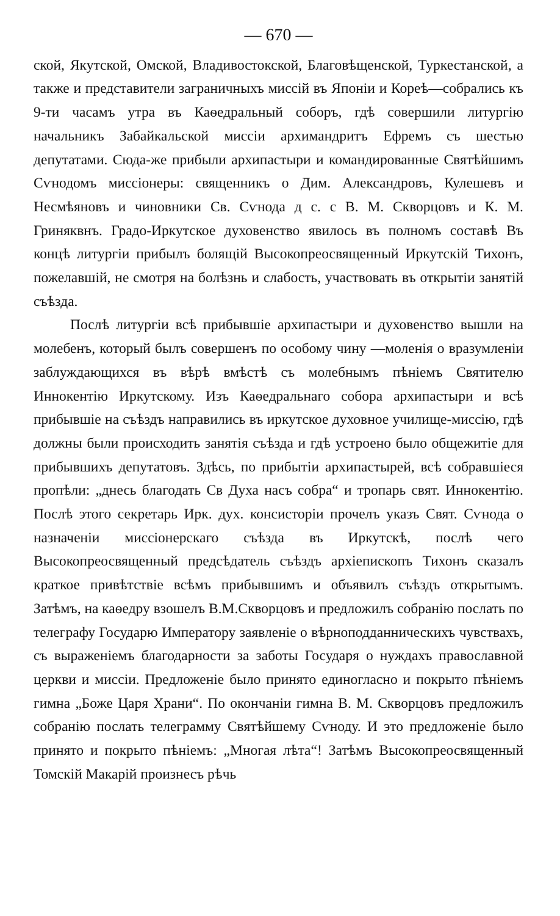— 670 —
ской, Якутской, Омской, Владивостокской, Благовѣщенской, Туркестанской, а также и представители заграничныхъ миссій въ Японіи и Кореѣ—собрались къ 9-ти часамъ утра въ Каѳедральный соборъ, гдѣ совершили литургію начальникъ Забайкальской миссіи архимандритъ Ефремъ съ шестью депутатами. Сюда-же прибыли архипастыри и командированные Святѣйшимъ Сѵнодомъ миссіонеры: священникъ о Дим. Александровъ, Кулешевъ и Несмѣяновъ и чиновники Св. Сѵнода д с. с В. М. Скворцовъ и К. М. Гриняквнъ. Градо-Иркутское духовенство явилось въ полномъ составѣ Въ концѣ литургіи прибылъ болящій Высокопреосвященный Иркутскій Тихонъ, пожелавшій, не смотря на болѣзнь и слабость, участвовать въ открытіи занятій съѣзда.
Послѣ литургіи всѣ прибывшіе архипастыри и духовенство вышли на молебенъ, который былъ совершенъ по особому чину —моленія о вразумленіи заблуждающихся въ вѣрѣ вмѣстѣ съ молебнымъ пѣніемъ Святителю Иннокентію Иркутскому. Изъ Каѳедральнаго собора архипастыри и всѣ прибывшіе на съѣздъ направились въ иркутское духовное училище-миссію, гдѣ должны были происходить занятія съѣзда и гдѣ устроено было общежитіе для прибывшихъ депутатовъ. Здѣсь, по прибытіи архипастырей, всѣ собравшіеся пропѣли: „днесь благодать Св Духа насъ собра“ и тропарь свят. Иннокентію. Послѣ этого секретарь Ирк. дух. консисторіи прочелъ указъ Свят. Сѵнода о назначеніи миссіонерскаго съѣзда въ Иркутскѣ, послѣ чего Высокопреосвященный предсѣдатель съѣздъ архіепископъ Тихонъ сказалъ краткое привѣтствіе всѣмъ прибывшимъ и объявилъ съѣздъ открытымъ. Затѣмъ, на каѳедру взошелъ В.М.Скворцовъ и предложилъ собранію послать по телеграфу Государю Императору заявленіе о вѣрноподданническихъ чувствахъ, съ выраженіемъ благодарности за заботы Государя о нуждахъ православной церкви и миссіи. Предложеніе было принято единогласно и покрыто пѣніемъ гимна „Боже Царя Храни“. По окончаніи гимна В. М. Скворцовъ предложилъ собранію послать телеграмму Святѣйшему Сѵноду. И это предложеніе было принято и покрыто пѣніемъ: „Многая лѣта“! Затѣмъ Высокопреосвященный Томскій Макарій произнесъ рѣчь